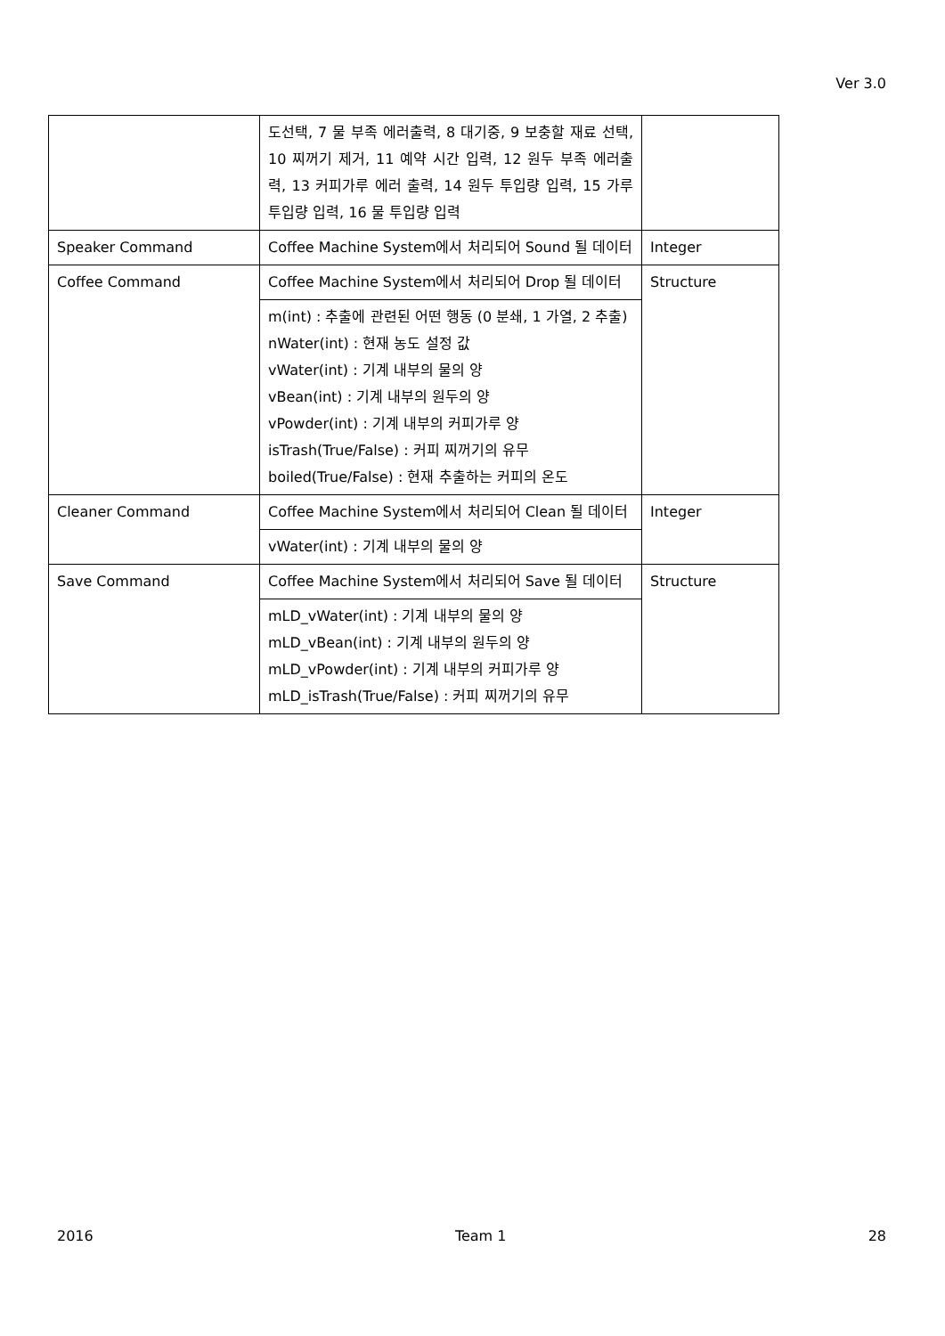Ver 3.0
| | 도선택, 7 물 부족 에러출력, 8 대기중, 9 보충할 재료 선택, 10 찌꺼기 제거, 11 예약 시간 입력, 12 원두 부족 에러출력, 13 커피가루 에러 출력, 14 원두 투입량 입력, 15 가루 투입량 입력, 16 물 투입량 입력 | |
| Speaker Command | Coffee Machine System에서 처리되어 Sound 될 데이터 | Integer |
| Coffee Command | Coffee Machine System에서 처리되어 Drop 될 데이터 | Structure |
| | m(int) : 추출에 관련된 어떤 행동 (0 분쇄, 1 가열, 2 추출) nWater(int) : 현재 농도 설정 값 vWater(int) : 기계 내부의 물의 양 vBean(int) : 기계 내부의 원두의 양 vPowder(int) : 기계 내부의 커피가루 양 isTrash(True/False) : 커피 찌꺼기의 유무 boiled(True/False) : 현재 추출하는 커피의 온도 | |
| Cleaner Command | Coffee Machine System에서 처리되어 Clean 될 데이터 | Integer |
| | vWater(int) : 기계 내부의 물의 양 | |
| Save Command | Coffee Machine System에서 처리되어 Save 될 데이터 | Structure |
| | mLD_vWater(int) : 기계 내부의 물의 양 mLD_vBean(int) : 기계 내부의 원두의 양 mLD_vPowder(int) : 기계 내부의 커피가루 양 mLD_isTrash(True/False) : 커피 찌꺼기의 유무 | |
2016 Team 1 28